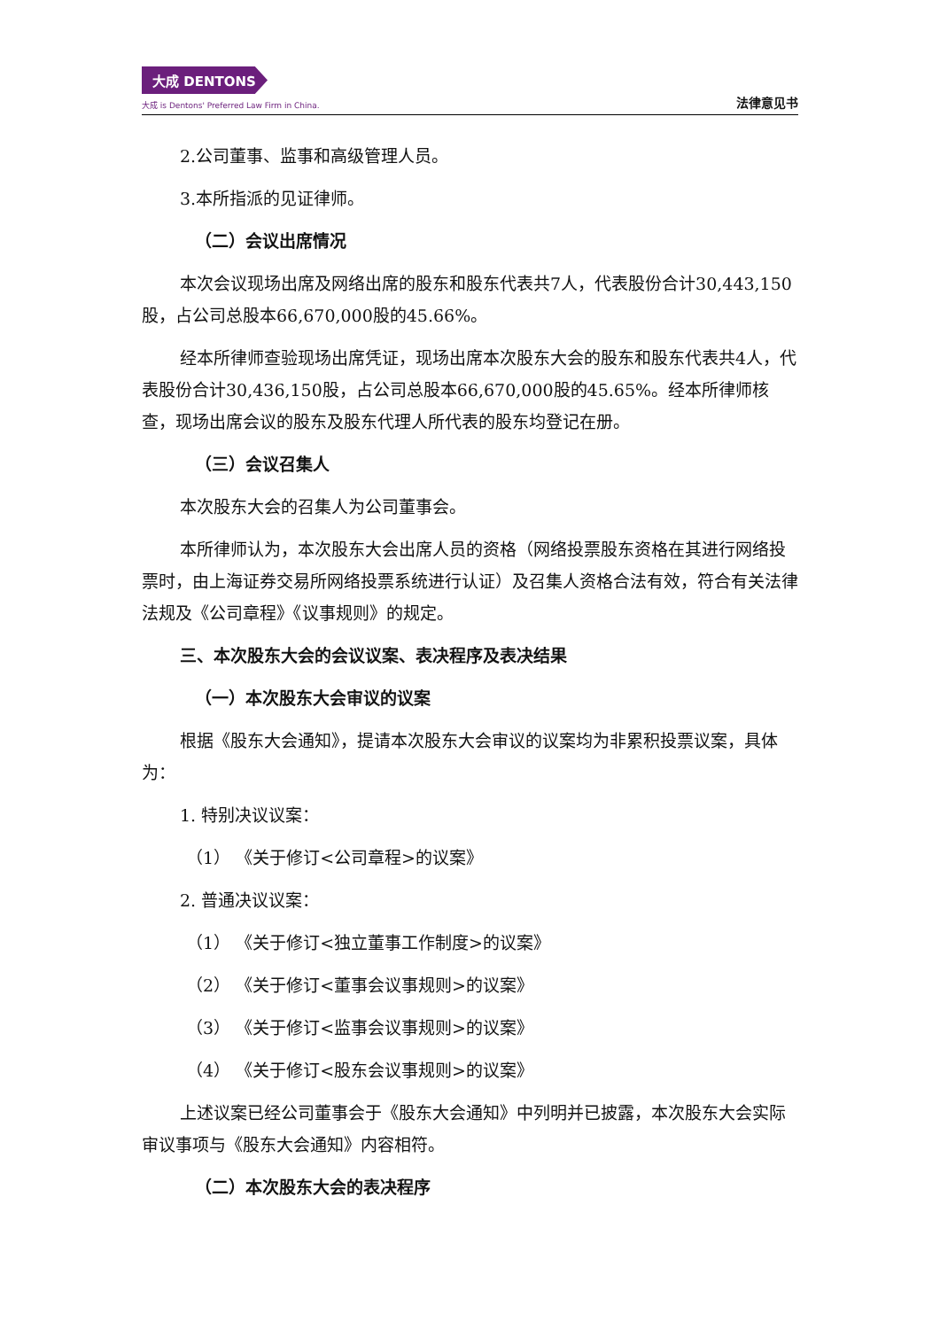大成 DENTONS
大成 is Dentons' Preferred Law Firm in China.
法律意见书
2.公司董事、监事和高级管理人员。
3.本所指派的见证律师。
（二）会议出席情况
本次会议现场出席及网络出席的股东和股东代表共7人，代表股份合计30,443,150股，占公司总股本66,670,000股的45.66%。
经本所律师查验现场出席凭证，现场出席本次股东大会的股东和股东代表共4人，代表股份合计30,436,150股，占公司总股本66,670,000股的45.65%。经本所律师核查，现场出席会议的股东及股东代理人所代表的股东均登记在册。
（三）会议召集人
本次股东大会的召集人为公司董事会。
本所律师认为，本次股东大会出席人员的资格（网络投票股东资格在其进行网络投票时，由上海证券交易所网络投票系统进行认证）及召集人资格合法有效，符合有关法律法规及《公司章程》《议事规则》的规定。
三、本次股东大会的会议议案、表决程序及表决结果
（一）本次股东大会审议的议案
根据《股东大会通知》，提请本次股东大会审议的议案均为非累积投票议案，具体为：
1. 特别决议议案：
（1） 《关于修订<公司章程>的议案》
2. 普通决议议案：
（1） 《关于修订<独立董事工作制度>的议案》
（2） 《关于修订<董事会议事规则>的议案》
（3） 《关于修订<监事会议事规则>的议案》
（4） 《关于修订<股东会议事规则>的议案》
上述议案已经公司董事会于《股东大会通知》中列明并已披露，本次股东大会实际审议事项与《股东大会通知》内容相符。
（二）本次股东大会的表决程序